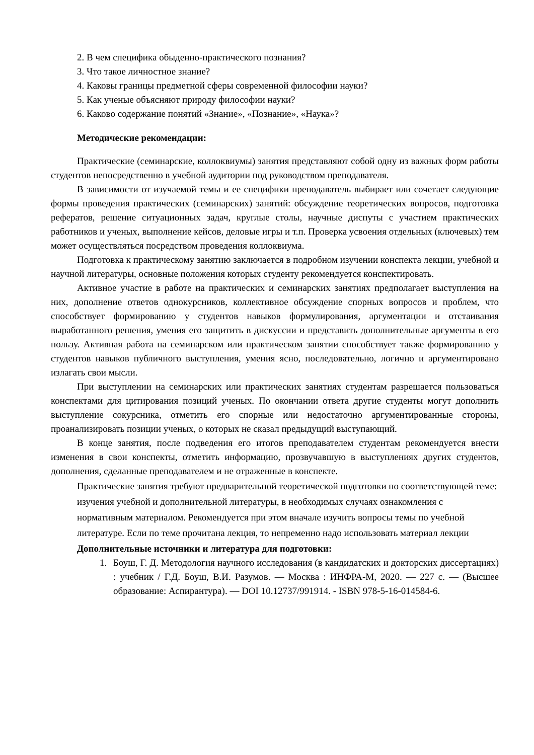2. В чем специфика обыденно-практического познания?
3. Что такое личностное знание?
4. Каковы границы предметной сферы современной философии науки?
5. Как ученые объясняют природу философии науки?
6. Каково содержание понятий «Знание», «Познание», «Наука»?
Методические рекомендации:
Практические (семинарские, коллоквиумы) занятия представляют собой одну из важных форм работы студентов непосредственно в учебной аудитории под руководством преподавателя.
В зависимости от изучаемой темы и ее специфики преподаватель выбирает или сочетает следующие формы проведения практических (семинарских) занятий: обсуждение теоретических вопросов, подготовка рефератов, решение ситуационных задач, круглые столы, научные диспуты с участием практических работников и ученых, выполнение кейсов, деловые игры и т.п. Проверка усвоения отдельных (ключевых) тем может осуществляться посредством проведения коллоквиума.
Подготовка к практическому занятию заключается в подробном изучении конспекта лекции, учебной и научной литературы, основные положения которых студенту рекомендуется конспектировать.
Активное участие в работе на практических и семинарских занятиях предполагает выступления на них, дополнение ответов однокурсников, коллективное обсуждение спорных вопросов и проблем, что способствует формированию у студентов навыков формулирования, аргументации и отстаивания выработанного решения, умения его защитить в дискуссии и представить дополнительные аргументы в его пользу. Активная работа на семинарском или практическом занятии способствует также формированию у студентов навыков публичного выступления, умения ясно, последовательно, логично и аргументировано излагать свои мысли.
При выступлении на семинарских или практических занятиях студентам разрешается пользоваться конспектами для цитирования позиций ученых. По окончании ответа другие студенты могут дополнить выступление сокурсника, отметить его спорные или недостаточно аргументированные стороны, проанализировать позиции ученых, о которых не сказал предыдущий выступающий.
В конце занятия, после подведения его итогов преподавателем студентам рекомендуется внести изменения в свои конспекты, отметить информацию, прозвучавшую в выступлениях других студентов, дополнения, сделанные преподавателем и не отраженные в конспекте.
Практические занятия требуют предварительной теоретической подготовки по соответствующей теме: изучения учебной и дополнительной литературы, в необходимых случаях ознакомления с нормативным материалом. Рекомендуется при этом вначале изучить вопросы темы по учебной литературе. Если по теме прочитана лекция, то непременно надо использовать материал лекции
Дополнительные источники и литература для подготовки:
1. Боуш, Г. Д. Методология научного исследования (в кандидатских и докторских диссертациях) : учебник / Г.Д. Боуш, В.И. Разумов. — Москва : ИНФРА-М, 2020. — 227 с. — (Высшее образование: Аспирантура). — DOI 10.12737/991914. - ISBN 978-5-16-014584-6.